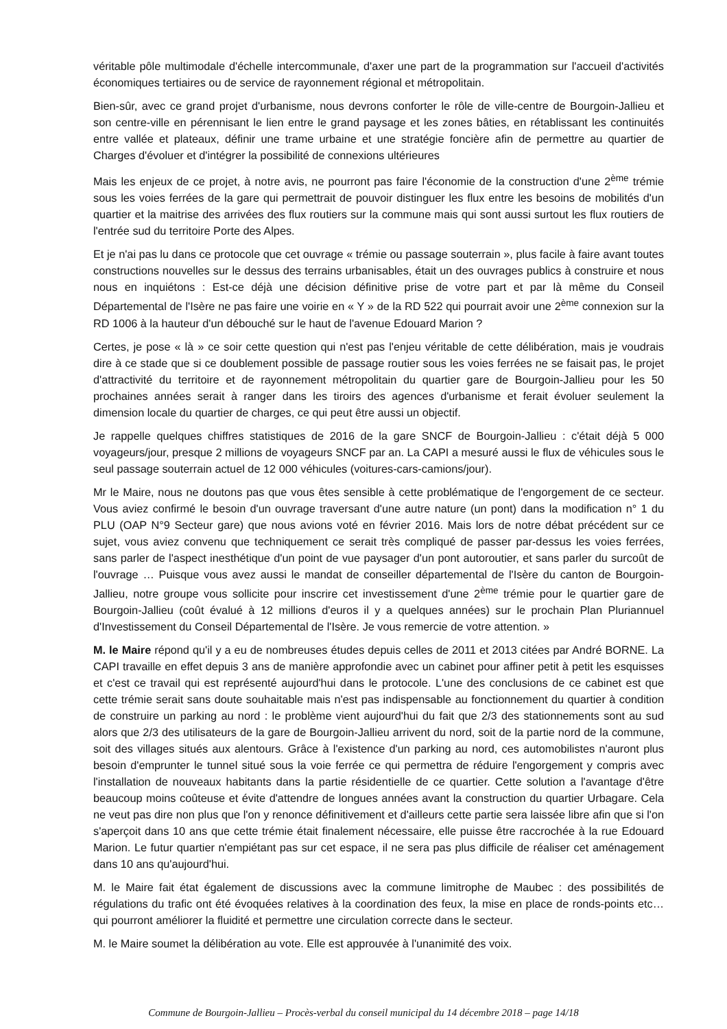véritable pôle multimodale d'échelle intercommunale, d'axer une part de la programmation sur l'accueil d'activités économiques tertiaires ou de service de rayonnement régional et métropolitain.
Bien-sûr, avec ce grand projet d'urbanisme, nous devrons conforter le rôle de ville-centre de Bourgoin-Jallieu et son centre-ville en pérennisant le lien entre le grand paysage et les zones bâties, en rétablissant les continuités entre vallée et plateaux, définir une trame urbaine et une stratégie foncière afin de permettre au quartier de Charges d'évoluer et d'intégrer la possibilité de connexions ultérieures
Mais les enjeux de ce projet, à notre avis, ne pourront pas faire l'économie de la construction d'une 2<sup>ème</sup> trémie sous les voies ferrées de la gare qui permettrait de pouvoir distinguer les flux entre les besoins de mobilités d'un quartier et la maitrise des arrivées des flux routiers sur la commune mais qui sont aussi surtout les flux routiers de l'entrée sud du territoire Porte des Alpes.
Et je n'ai pas lu dans ce protocole que cet ouvrage « trémie ou passage souterrain », plus facile à faire avant toutes constructions nouvelles sur le dessus des terrains urbanisables, était un des ouvrages publics à construire et nous nous en inquiétons : Est-ce déjà une décision définitive prise de votre part et par là même du Conseil Départemental de l'Isère ne pas faire une voirie en « Y » de la RD 522 qui pourrait avoir une 2<sup>ème</sup> connexion sur la RD 1006 à la hauteur d'un débouché sur le haut de l'avenue Edouard Marion ?
Certes, je pose « là » ce soir cette question qui n'est pas l'enjeu véritable de cette délibération, mais je voudrais dire à ce stade que si ce doublement possible de passage routier sous les voies ferrées ne se faisait pas, le projet d'attractivité du territoire et de rayonnement métropolitain du quartier gare de Bourgoin-Jallieu pour les 50 prochaines années serait à ranger dans les tiroirs des agences d'urbanisme et ferait évoluer seulement la dimension locale du quartier de charges, ce qui peut être aussi un objectif.
Je rappelle quelques chiffres statistiques de 2016 de la gare SNCF de Bourgoin-Jallieu : c'était déjà 5 000 voyageurs/jour, presque 2 millions de voyageurs SNCF par an. La CAPI a mesuré aussi le flux de véhicules sous le seul passage souterrain actuel de 12 000 véhicules (voitures-cars-camions/jour).
Mr le Maire, nous ne doutons pas que vous êtes sensible à cette problématique de l'engorgement de ce secteur. Vous aviez confirmé le besoin d'un ouvrage traversant d'une autre nature (un pont) dans la modification n° 1 du PLU (OAP N°9 Secteur gare) que nous avions voté en février 2016. Mais lors de notre débat précédent sur ce sujet, vous aviez convenu que techniquement ce serait très compliqué de passer par-dessus les voies ferrées, sans parler de l'aspect inesthétique d'un point de vue paysager d'un pont autoroutier, et sans parler du surcoût de l'ouvrage … Puisque vous avez aussi le mandat de conseiller départemental de l'Isère du canton de Bourgoin-Jallieu, notre groupe vous sollicite pour inscrire cet investissement d'une 2<sup>ème</sup> trémie pour le quartier gare de Bourgoin-Jallieu (coût évalué à 12 millions d'euros il y a quelques années) sur le prochain Plan Pluriannuel d'Investissement du Conseil Départemental de l'Isère. Je vous remercie de votre attention. »
M. le Maire répond qu'il y a eu de nombreuses études depuis celles de 2011 et 2013 citées par André BORNE. La CAPI travaille en effet depuis 3 ans de manière approfondie avec un cabinet pour affiner petit à petit les esquisses et c'est ce travail qui est représenté aujourd'hui dans le protocole. L'une des conclusions de ce cabinet est que cette trémie serait sans doute souhaitable mais n'est pas indispensable au fonctionnement du quartier à condition de construire un parking au nord : le problème vient aujourd'hui du fait que 2/3 des stationnements sont au sud alors que 2/3 des utilisateurs de la gare de Bourgoin-Jallieu arrivent du nord, soit de la partie nord de la commune, soit des villages situés aux alentours. Grâce à l'existence d'un parking au nord, ces automobilistes n'auront plus besoin d'emprunter le tunnel situé sous la voie ferrée ce qui permettra de réduire l'engorgement y compris avec l'installation de nouveaux habitants dans la partie résidentielle de ce quartier. Cette solution a l'avantage d'être beaucoup moins coûteuse et évite d'attendre de longues années avant la construction du quartier Urbagare. Cela ne veut pas dire non plus que l'on y renonce définitivement et d'ailleurs cette partie sera laissée libre afin que si l'on s'aperçoit dans 10 ans que cette trémie était finalement nécessaire, elle puisse être raccrochée à la rue Edouard Marion. Le futur quartier n'empiétant pas sur cet espace, il ne sera pas plus difficile de réaliser cet aménagement dans 10 ans qu'aujourd'hui.
M. le Maire fait état également de discussions avec la commune limitrophe de Maubec : des possibilités de régulations du trafic ont été évoquées relatives à la coordination des feux, la mise en place de ronds-points etc… qui pourront améliorer la fluidité et permettre une circulation correcte dans le secteur.
M. le Maire soumet la délibération au vote. Elle est approuvée à l'unanimité des voix.
Commune de Bourgoin-Jallieu – Procès-verbal du conseil municipal du 14 décembre 2018 – page 14/18